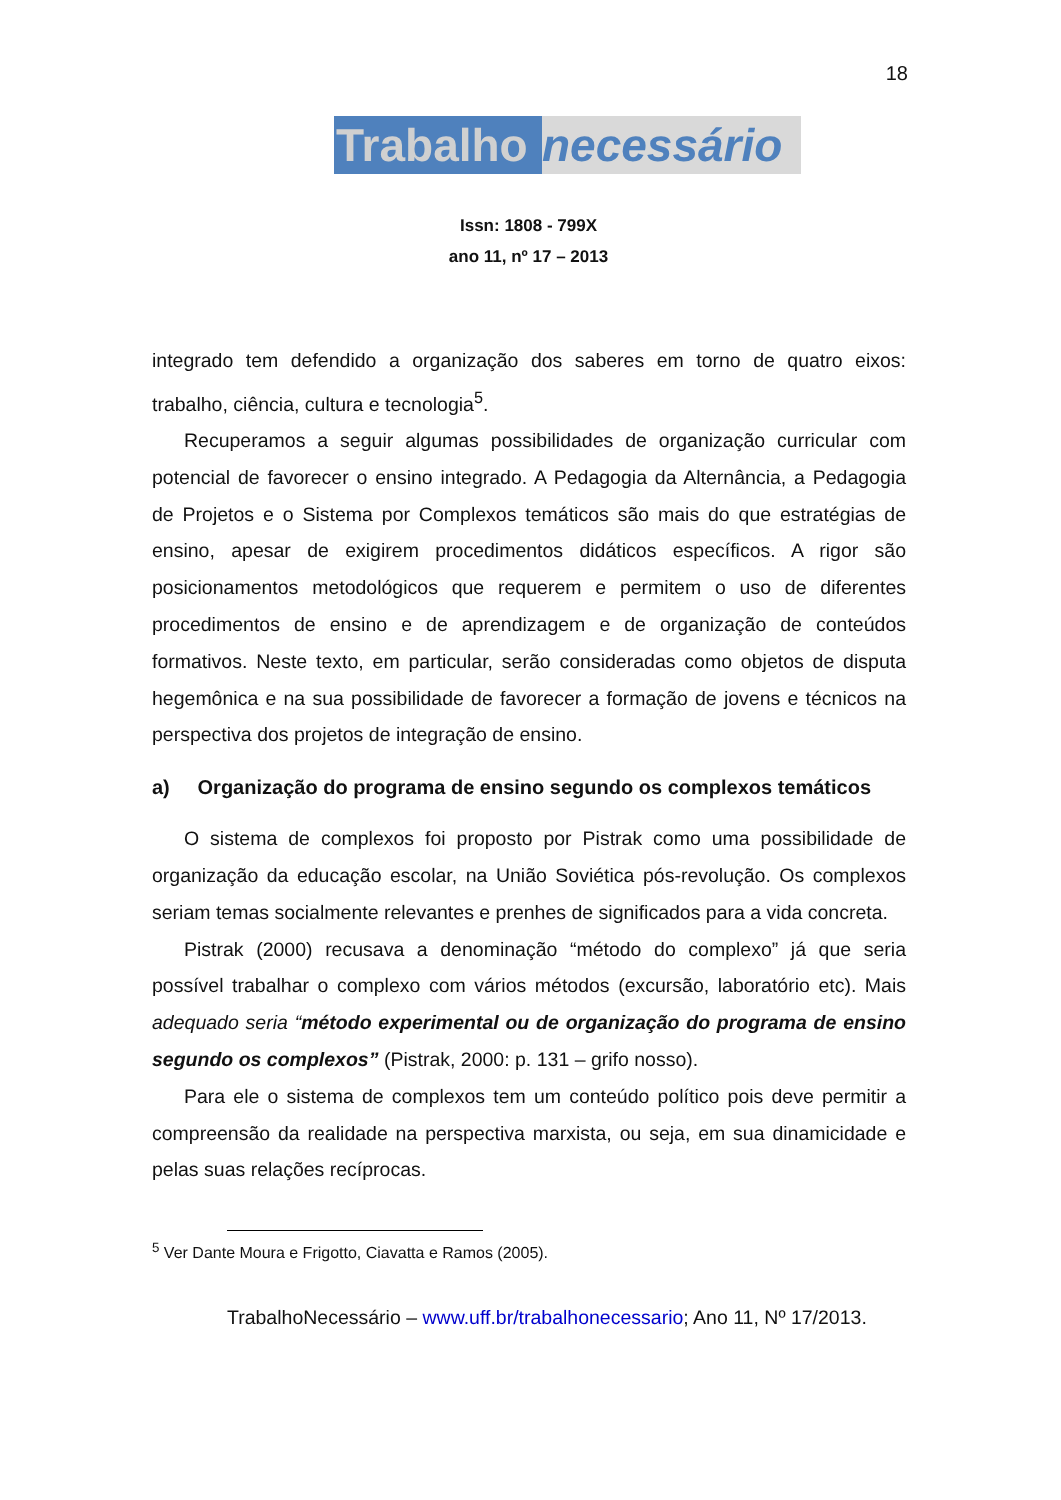18
Trabalho necessário
Issn: 1808 - 799X
ano 11, nº 17 – 2013
integrado tem defendido a organização dos saberes em torno de quatro eixos: trabalho, ciência, cultura e tecnologia<sup>5</sup>.
Recuperamos a seguir algumas possibilidades de organização curricular com potencial de favorecer o ensino integrado. A Pedagogia da Alternância, a Pedagogia de Projetos e o Sistema por Complexos temáticos são mais do que estratégias de ensino, apesar de exigirem procedimentos didáticos específicos. A rigor são posicionamentos metodológicos que requerem e permitem o uso de diferentes procedimentos de ensino e de aprendizagem e de organização de conteúdos formativos. Neste texto, em particular, serão consideradas como objetos de disputa hegemônica e na sua possibilidade de favorecer a formação de jovens e técnicos na perspectiva dos projetos de integração de ensino.
a) Organização do programa de ensino segundo os complexos temáticos
O sistema de complexos foi proposto por Pistrak como uma possibilidade de organização da educação escolar, na União Soviética pós-revolução. Os complexos seriam temas socialmente relevantes e prenhes de significados para a vida concreta.
Pistrak (2000) recusava a denominação “método do complexo” já que seria possível trabalhar o complexo com vários métodos (excursão, laboratório etc). Mais adequado seria “método experimental ou de organização do programa de ensino segundo os complexos” (Pistrak, 2000: p. 131 – grifo nosso).
Para ele o sistema de complexos tem um conteúdo político pois deve permitir a compreensão da realidade na perspectiva marxista, ou seja, em sua dinamicidade e pelas suas relações recíprocas.
<sup>5</sup> Ver Dante Moura e Frigotto, Ciavatta e Ramos (2005).
TrabalhoNecessário – www.uff.br/trabalhonecessario; Ano 11, Nº 17/2013.